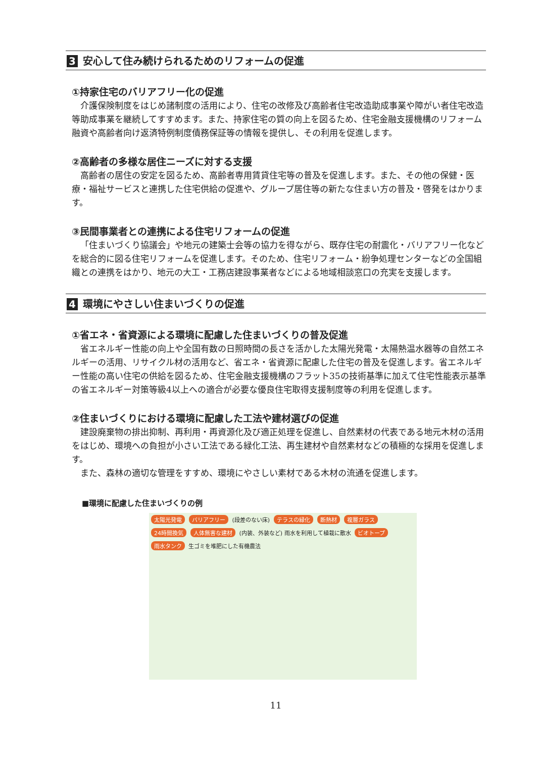3 安心して住み続けられるためのリフォームの促進
①持家住宅のバリアフリー化の促進
介護保険制度をはじめ諸制度の活用により、住宅の改修及び高齢者住宅改造助成事業や障がい者住宅改造等助成事業を継続してすすめます。また、持家住宅の質の向上を図るため、住宅金融支援機構のリフォーム融資や高齢者向け返済特例制度債務保証等の情報を提供し、その利用を促進します。
②高齢者の多様な居住ニーズに対する支援
高齢者の居住の安定を図るため、高齢者専用賃貸住宅等の普及を促進します。また、その他の保健・医療・福祉サービスと連携した住宅供給の促進や、グループ居住等の新たな住まい方の普及・啓発をはかります。
③民間事業者との連携による住宅リフォームの促進
「住まいづくり協議会」や地元の建築士会等の協力を得ながら、既存住宅の耐震化・バリアフリー化などを総合的に図る住宅リフォームを促進します。そのため、住宅リフォーム・紛争処理センターなどの全国組織との連携をはかり、地元の大工・工務店建設事業者などによる地域相談窓口の充実を支援します。
4 環境にやさしい住まいづくりの促進
①省エネ・省資源による環境に配慮した住まいづくりの普及促進
省エネルギー性能の向上や全国有数の日照時間の長さを活かした太陽光発電・太陽熱温水器等の自然エネルギーの活用、リサイクル材の活用など、省エネ・省資源に配慮した住宅の普及を促進します。省エネルギー性能の高い住宅の供給を図るため、住宅金融支援機構のフラット35の技術基準に加えて住宅性能表示基準の省エネルギー対策等級4以上への適合が必要な優良住宅取得支援制度等の利用を促進します。
②住まいづくりにおける環境に配慮した工法や建材選びの促進
建設廃棄物の排出抑制、再利用・再資源化及び適正処理を促進し、自然素材の代表である地元木材の活用をはじめ、環境への負担が小さい工法である緑化工法、再生建材や自然素材などの積極的な採用を促進します。
また、森林の適切な管理をすすめ、環境にやさしい素材である木材の流通を促進します。
■環境に配慮した住まいづくりの例
太陽光発電 バリアフリー (段差のない床) テラスの緑化 断熱材 複層ガラス 24時間換気 人体無害な建材 (内装、外装など) 雨水を利用して植栽に散水 ビオトープ 雨水タンク 生ゴミを堆肥にした有機農法
11